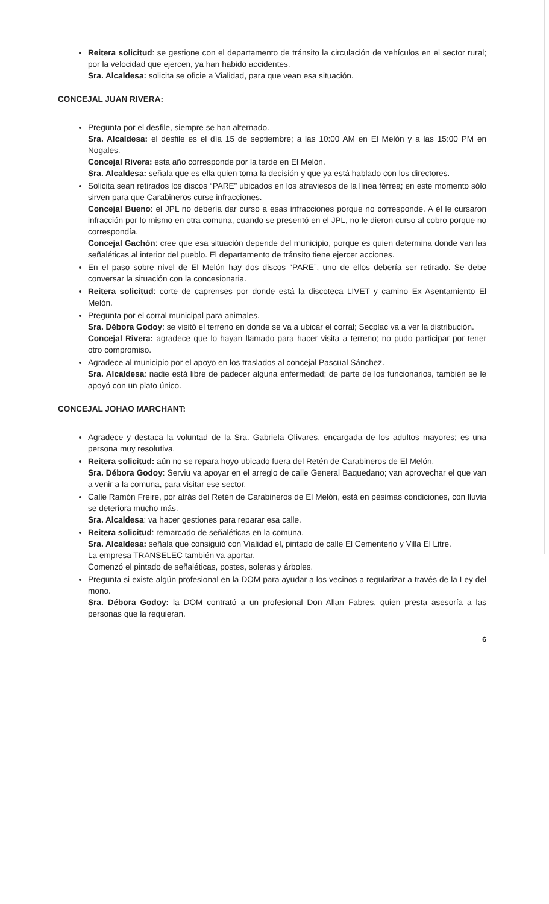Reitera solicitud: se gestione con el departamento de tránsito la circulación de vehículos en el sector rural; por la velocidad que ejercen, ya han habido accidentes.
Sra. Alcaldesa: solicita se oficie a Vialidad, para que vean esa situación.
CONCEJAL JUAN RIVERA:
Pregunta por el desfile, siempre se han alternado.
Sra. Alcaldesa: el desfile es el día 15 de septiembre; a las 10:00 AM en El Melón y a las 15:00 PM en Nogales.
Concejal Rivera: esta año corresponde por la tarde en El Melón.
Sra. Alcaldesa: señala que es ella quien toma la decisión y que ya está hablado con los directores.
Solicita sean retirados los discos “PARE” ubicados en los atraviesos de la línea férrea; en este momento sólo sirven para que Carabineros curse infracciones.
Concejal Bueno: el JPL no debería dar curso a esas infracciones porque no corresponde. A él le cursaron infracción por lo mismo en otra comuna, cuando se presentó en el JPL, no le dieron curso al cobro porque no correspondía.
Concejal Gachón: cree que esa situación depende del municipio, porque es quien determina donde van las señaléticas al interior del pueblo. El departamento de tránsito tiene ejercer acciones.
En el paso sobre nivel de El Melón hay dos discos “PARE”, uno de ellos debería ser retirado. Se debe conversar la situación con la concesionaria.
Reitera solicitud: corte de caprenses por donde está la discoteca LIVET y camino Ex Asentamiento El Melón.
Pregunta por el corral municipal para animales.
Sra. Débora Godoy: se visitó el terreno en donde se va a ubicar el corral; Secplac va a ver la distribución.
Concejal Rivera: agradece que lo hayan llamado para hacer visita a terreno; no pudo participar por tener otro compromiso.
Agradece al municipio por el apoyo en los traslados al concejal Pascual Sánchez.
Sra. Alcaldesa: nadie está libre de padecer alguna enfermedad; de parte de los funcionarios, también se le apoyó con un plato único.
CONCEJAL JOHAO MARCHANT:
Agradece y destaca la voluntad de la Sra. Gabriela Olivares, encargada de los adultos mayores; es una persona muy resolutiva.
Reitera solicitud: aún no se repara hoyo ubicado fuera del Retén de Carabineros de El Melón.
Sra. Débora Godoy: Serviu va apoyar en el arreglo de calle General Baquedano; van aprovechar el que van a venir a la comuna, para visitar ese sector.
Calle Ramón Freire, por atrás del Retén de Carabineros de El Melón, está en pésimas condiciones, con lluvia se deteriora mucho más.
Sra. Alcaldesa: va hacer gestiones para reparar esa calle.
Reitera solicitud: remarcado de señaléticas en la comuna.
Sra. Alcaldesa: señala que consiguió con Vialidad el, pintado de calle El Cementerio y Villa El Litre.
La empresa TRANSELEC también va aportar.
Comenzó el pintado de señaléticas, postes, soleras y árboles.
Pregunta si existe algún profesional en la DOM para ayudar a los vecinos a regularizar a través de la Ley del mono.
Sra. Débora Godoy: la DOM contrató a un profesional Don Allan Fabres, quien presta asesoría a las personas que la requieran.
6